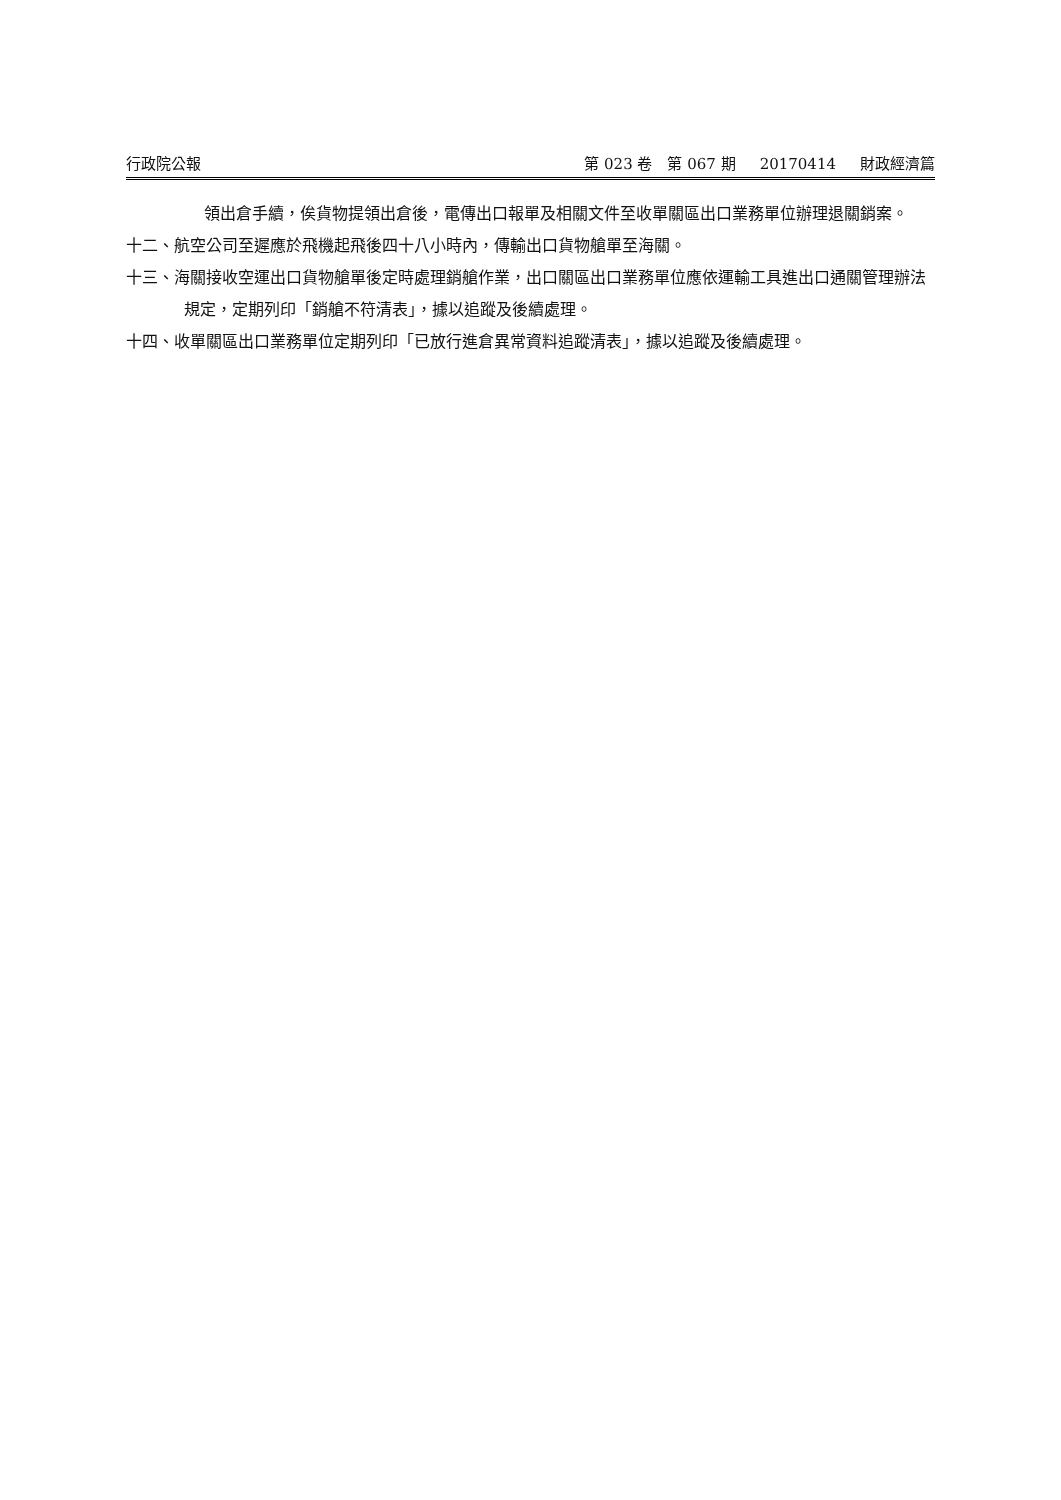行政院公報 第 023 卷　第 067 期 20170414 財政經濟篇
領出倉手續，俟貨物提領出倉後，電傳出口報單及相關文件至收單關區出口業務單位辦理退關銷案。
十二、航空公司至遲應於飛機起飛後四十八小時內，傳輸出口貨物艙單至海關。
十三、海關接收空運出口貨物艙單後定時處理銷艙作業，出口關區出口業務單位應依運輸工具進出口通關管理辦法規定，定期列印「銷艙不符清表」，據以追蹤及後續處理。
十四、收單關區出口業務單位定期列印「已放行進倉異常資料追蹤清表」，據以追蹤及後續處理。